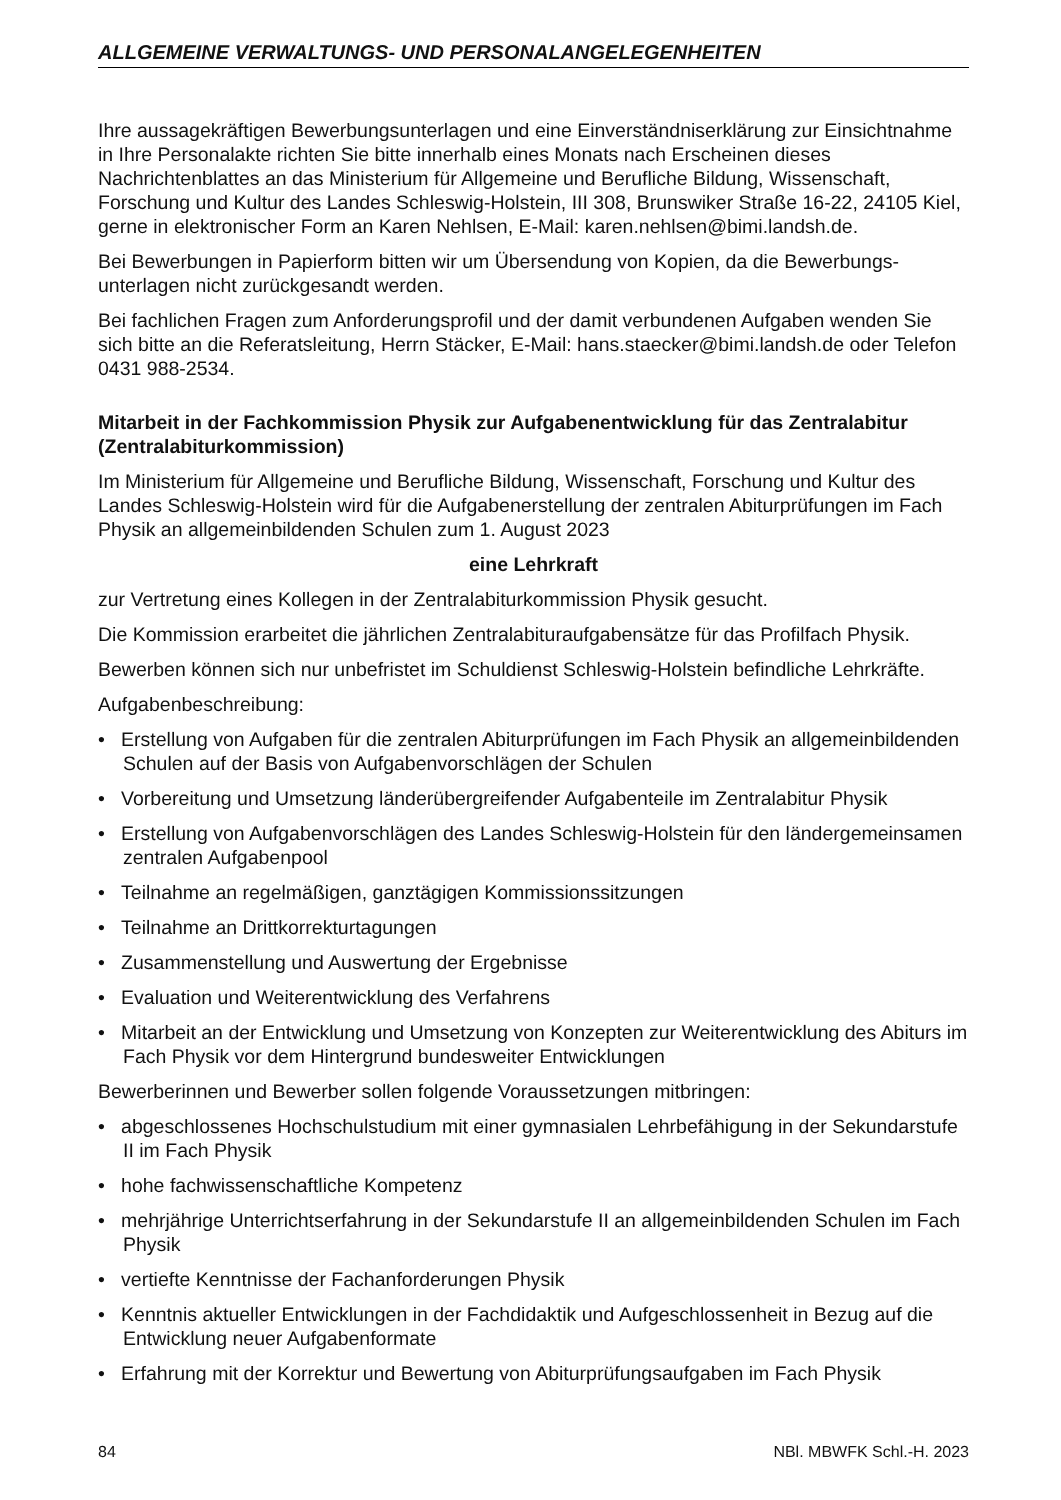ALLGEMEINE VERWALTUNGS- UND PERSONALANGELEGENHEITEN
Ihre aussagekräftigen Bewerbungsunterlagen und eine Einverständniserklärung zur Einsicht­nahme in Ihre Personalakte richten Sie bitte innerhalb eines Monats nach Erscheinen dieses Nachrichtenblattes an das Ministerium für Allgemeine und Berufliche Bildung, Wissenschaft, Forschung und Kultur des Landes Schleswig-Holstein, III 308, Brunswiker Straße 16-22, 24105 Kiel, gerne in elektronischer Form an Karen Nehlsen, E-Mail: karen.nehlsen@bimi.landsh.de.
Bei Bewerbungen in Papierform bitten wir um Übersendung von Kopien, da die Bewerbungs­unterlagen nicht zurückgesandt werden.
Bei fachlichen Fragen zum Anforderungsprofil und der damit verbundenen Aufgaben wenden Sie sich bitte an die Referatsleitung, Herrn Stäcker, E-Mail: hans.staecker@bimi.landsh.de oder Telefon 0431 988-2534.
Mitarbeit in der Fachkommission Physik zur Aufgabenentwicklung für das Zentralabitur (Zentralabiturkommission)
Im Ministerium für Allgemeine und Berufliche Bildung, Wissenschaft, Forschung und Kultur des Landes Schleswig-Holstein wird für die Aufgabenerstellung der zentralen Abiturprüfungen im Fach Physik an allgemeinbildenden Schulen zum 1. August 2023
eine Lehrkraft
zur Vertretung eines Kollegen in der Zentralabiturkommission Physik gesucht.
Die Kommission erarbeitet die jährlichen Zentralabituraufgabensätze für das Profilfach Physik.
Bewerben können sich nur unbefristet im Schuldienst Schleswig-Holstein befindliche Lehrkräfte.
Aufgabenbeschreibung:
• Erstellung von Aufgaben für die zentralen Abiturprüfungen im Fach Physik an allgemeinbil­denden Schulen auf der Basis von Aufgabenvorschlägen der Schulen
• Vorbereitung und Umsetzung länderübergreifender Aufgabenteile im Zentralabitur Physik
• Erstellung von Aufgabenvorschlägen des Landes Schleswig-Holstein für den ländergemein­samen zentralen Aufgabenpool
• Teilnahme an regelmäßigen, ganztägigen Kommissionssitzungen
• Teilnahme an Drittkorrekturtagungen
• Zusammenstellung und Auswertung der Ergebnisse
• Evaluation und Weiterentwicklung des Verfahrens
• Mitarbeit an der Entwicklung und Umsetzung von Konzepten zur Weiterentwicklung des Abi­turs im Fach Physik vor dem Hintergrund bundesweiter Entwicklungen
Bewerberinnen und Bewerber sollen folgende Voraussetzungen mitbringen:
• abgeschlossenes Hochschulstudium mit einer gymnasialen Lehrbefähigung in der Sekun­darstufe II im Fach Physik
• hohe fachwissenschaftliche Kompetenz
• mehrjährige Unterrichtserfahrung in der Sekundarstufe II an allgemeinbildenden Schulen im Fach Physik
• vertiefte Kenntnisse der Fachanforderungen Physik
• Kenntnis aktueller Entwicklungen in der Fachdidaktik und Aufgeschlossenheit in Bezug auf die Entwicklung neuer Aufgabenformate
• Erfahrung mit der Korrektur und Bewertung von Abiturprüfungsaufgaben im Fach Physik
84 NBl. MBWFK Schl.-H. 2023